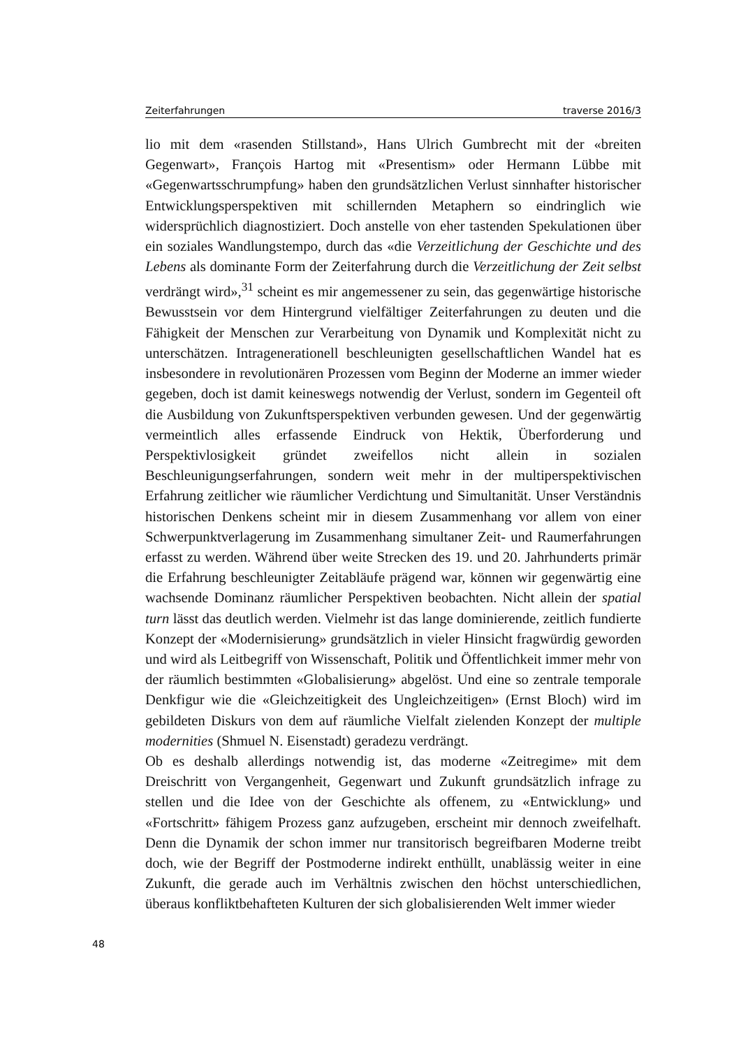Zeiterfahrungen traverse 2016/3
lio mit dem «rasenden Stillstand», Hans Ulrich Gumbrecht mit der «breiten Gegenwart», François Hartog mit «Presentism» oder Hermann Lübbe mit «Gegenwartsschrumpfung» haben den grundsätzlichen Verlust sinnhafter historischer Entwicklungsperspektiven mit schillernden Metaphern so eindringlich wie widersprüchlich diagnostiziert. Doch anstelle von eher tastenden Spekulationen über ein soziales Wandlungstempo, durch das «die Verzeitlichung der Geschichte und des Lebens als dominante Form der Zeiterfahrung durch die Verzeitlichung der Zeit selbst verdrängt wird»,<sup>31</sup> scheint es mir angemessener zu sein, das gegenwärtige historische Bewusstsein vor dem Hintergrund vielfältiger Zeiterfahrungen zu deuten und die Fähigkeit der Menschen zur Verarbeitung von Dynamik und Komplexität nicht zu unterschätzen. Intragenerationell beschleunigten gesellschaftlichen Wandel hat es insbesondere in revolutionären Prozessen vom Beginn der Moderne an immer wieder gegeben, doch ist damit keineswegs notwendig der Verlust, sondern im Gegenteil oft die Ausbildung von Zukunftsperspektiven verbunden gewesen. Und der gegenwärtig vermeintlich alles erfassende Eindruck von Hektik, Überforderung und Perspektivlosigkeit gründet zweifellos nicht allein in sozialen Beschleunigungserfahrungen, sondern weit mehr in der multiperspektivischen Erfahrung zeitlicher wie räumlicher Verdichtung und Simultanität. Unser Verständnis historischen Denkens scheint mir in diesem Zusammenhang vor allem von einer Schwerpunktverlagerung im Zusammenhang simultaner Zeit- und Raumerfahrungen erfasst zu werden. Während über weite Strecken des 19. und 20. Jahrhunderts primär die Erfahrung beschleunigter Zeitabläufe prägend war, können wir gegenwärtig eine wachsende Dominanz räumlicher Perspektiven beobachten. Nicht allein der spatial turn lässt das deutlich werden. Vielmehr ist das lange dominierende, zeitlich fundierte Konzept der «Modernisierung» grundsätzlich in vieler Hinsicht fragwürdig geworden und wird als Leitbegriff von Wissenschaft, Politik und Öffentlichkeit immer mehr von der räumlich bestimmten «Globalisierung» abgelöst. Und eine so zentrale temporale Denkfigur wie die «Gleichzeitigkeit des Ungleichzeitigen» (Ernst Bloch) wird im gebildeten Diskurs von dem auf räumliche Vielfalt zielenden Konzept der multiple modernities (Shmuel N. Eisenstadt) geradezu verdrängt.
Ob es deshalb allerdings notwendig ist, das moderne «Zeitregime» mit dem Dreischritt von Vergangenheit, Gegenwart und Zukunft grundsätzlich infrage zu stellen und die Idee von der Geschichte als offenem, zu «Entwicklung» und «Fortschritt» fähigem Prozess ganz aufzugeben, erscheint mir dennoch zweifelhaft. Denn die Dynamik der schon immer nur transitorisch begreifbaren Moderne treibt doch, wie der Begriff der Postmoderne indirekt enthüllt, unablässig weiter in eine Zukunft, die gerade auch im Verhältnis zwischen den höchst unterschiedlichen, überaus konfliktbehafteten Kulturen der sich globalisierenden Welt immer wieder
48